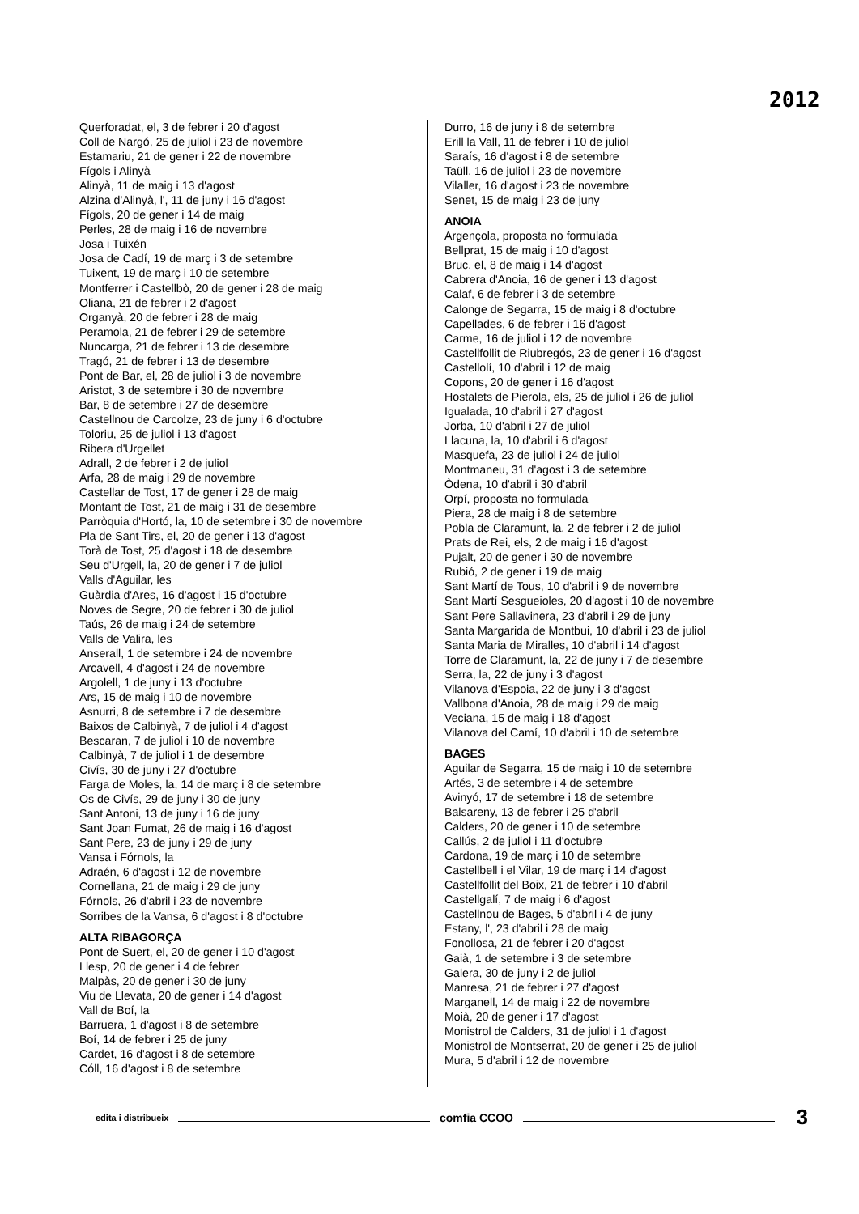2012
Querforadat, el, 3 de febrer i 20 d'agost
Coll de Nargó, 25 de juliol i 23 de novembre
Estamariu, 21 de gener i 22 de novembre
Fígols i Alinyà
Alinyà, 11 de maig i 13 d'agost
Alzina d'Alinyà, l', 11 de juny i 16 d'agost
Fígols, 20 de gener i 14 de maig
Perles, 28 de maig i 16 de novembre
Josa i Tuixén
Josa de Cadí, 19 de març i 3 de setembre
Tuixent, 19 de març i 10 de setembre
Montferrer i Castellbò, 20 de gener i 28 de maig
Oliana, 21 de febrer i 2 d'agost
Organyà, 20 de febrer i 28 de maig
Peramola, 21 de febrer i 29 de setembre
Nuncarga, 21 de febrer i 13 de desembre
Tragó, 21 de febrer i 13 de desembre
Pont de Bar, el, 28 de juliol i 3 de novembre
Aristot, 3 de setembre i 30 de novembre
Bar, 8 de setembre i 27 de desembre
Castellnou de Carcolze, 23 de juny i 6 d'octubre
Toloriu, 25 de juliol i 13 d'agost
Ribera d'Urgellet
Adrall, 2 de febrer i 2 de juliol
Arfa, 28 de maig i 29 de novembre
Castellar de Tost, 17 de gener i 28 de maig
Montant de Tost, 21 de maig i 31 de desembre
Parròquia d'Hortó, la, 10 de setembre i 30 de novembre
Pla de Sant Tirs, el, 20 de gener i 13 d'agost
Torà de Tost, 25 d'agost i 18 de desembre
Seu d'Urgell, la, 20 de gener i 7 de juliol
Valls d'Aguilar, les
Guàrdia d'Ares, 16 d'agost i 15 d'octubre
Noves de Segre, 20 de febrer i 30 de juliol
Taús, 26 de maig i 24 de setembre
Valls de Valira, les
Anserall, 1 de setembre i 24 de novembre
Arcavell, 4 d'agost i 24 de novembre
Argolell, 1 de juny i 13 d'octubre
Ars, 15 de maig i 10 de novembre
Asnurri, 8 de setembre i 7 de desembre
Baixos de Calbinyà, 7 de juliol i 4 d'agost
Bescaran, 7 de juliol i 10 de novembre
Calbinyà, 7 de juliol i 1 de desembre
Civís, 30 de juny i 27 d'octubre
Farga de Moles, la, 14 de març i 8 de setembre
Os de Civís, 29 de juny i 30 de juny
Sant Antoni, 13 de juny i 16 de juny
Sant Joan Fumat, 26 de maig i 16 d'agost
Sant Pere, 23 de juny i 29 de juny
Vansa i Fórnols, la
Adraén, 6 d'agost i 12 de novembre
Cornellana, 21 de maig i 29 de juny
Fórnols, 26 d'abril i 23 de novembre
Sorribes de la Vansa, 6 d'agost i 8 d'octubre
ALTA RIBAGORÇA
Pont de Suert, el, 20 de gener i 10 d'agost
Llesp, 20 de gener i 4 de febrer
Malpàs, 20 de gener i 30 de juny
Viu de Llevata, 20 de gener i 14 d'agost
Vall de Boí, la
Barruera, 1 d'agost i 8 de setembre
Boí, 14 de febrer i 25 de juny
Cardet, 16 d'agost i 8 de setembre
Cóll, 16 d'agost i 8 de setembre
Durro, 16 de juny i 8 de setembre
Erill la Vall, 11 de febrer i 10 de juliol
Saraís, 16 d'agost i 8 de setembre
Taüll, 16 de juliol i 23 de novembre
Vilaller, 16 d'agost i 23 de novembre
Senet, 15 de maig i 23 de juny
ANOIA
Argençola, proposta no formulada
Bellprat, 15 de maig i 10 d'agost
Bruc, el, 8 de maig i 14 d'agost
Cabrera d'Anoia, 16 de gener i 13 d'agost
Calaf, 6 de febrer i 3 de setembre
Calonge de Segarra, 15 de maig i 8 d'octubre
Capellades, 6 de febrer i 16 d'agost
Carme, 16 de juliol i 12 de novembre
Castellfollit de Riubregós, 23 de gener i 16 d'agost
Castellolí, 10 d'abril i 12 de maig
Copons, 20 de gener i 16 d'agost
Hostalets de Pierola, els, 25 de juliol i 26 de juliol
Igualada, 10 d'abril i 27 d'agost
Jorba, 10 d'abril i 27 de juliol
Llacuna, la, 10 d'abril i 6 d'agost
Masquefa, 23 de juliol i 24 de juliol
Montmaneu, 31 d'agost i 3 de setembre
Òdena, 10 d'abril i 30 d'abril
Orpí, proposta no formulada
Piera, 28 de maig i 8 de setembre
Pobla de Claramunt, la, 2 de febrer i 2 de juliol
Prats de Rei, els, 2 de maig i 16 d'agost
Pujalt, 20 de gener i 30 de novembre
Rubió, 2 de gener i 19 de maig
Sant Martí de Tous, 10 d'abril i 9 de novembre
Sant Martí Sesgueioles, 20 d'agost i 10 de novembre
Sant Pere Sallavinera, 23 d'abril i 29 de juny
Santa Margarida de Montbui, 10 d'abril i 23 de juliol
Santa Maria de Miralles, 10 d'abril i 14 d'agost
Torre de Claramunt, la, 22 de juny i 7 de desembre
Serra, la, 22 de juny i 3 d'agost
Vilanova d'Espoia, 22 de juny i 3 d'agost
Vallbona d'Anoia, 28 de maig i 29 de maig
Veciana, 15 de maig i 18 d'agost
Vilanova del Camí, 10 d'abril i 10 de setembre
BAGES
Aguilar de Segarra, 15 de maig i 10 de setembre
Artés, 3 de setembre i 4 de setembre
Avinyó, 17 de setembre i 18 de setembre
Balsareny, 13 de febrer i 25 d'abril
Calders, 20 de gener i 10 de setembre
Callús, 2 de juliol i 11 d'octubre
Cardona, 19 de març i 10 de setembre
Castellbell i el Vilar, 19 de març i 14 d'agost
Castellfollit del Boix, 21 de febrer i 10 d'abril
Castellgalí, 7 de maig i 6 d'agost
Castellnou de Bages, 5 d'abril i 4 de juny
Estany, l', 23 d'abril i 28 de maig
Fonollosa, 21 de febrer i 20 d'agost
Gaià, 1 de setembre i 3 de setembre
Galera, 30 de juny i 2 de juliol
Manresa, 21 de febrer i 27 d'agost
Marganell, 14 de maig i 22 de novembre
Moià, 20 de gener i 17 d'agost
Monistrol de Calders, 31 de juliol i 1 d'agost
Monistrol de Montserrat, 20 de gener i 25 de juliol
Mura, 5 d'abril i 12 de novembre
edita i distribueix comfia CCOO 3